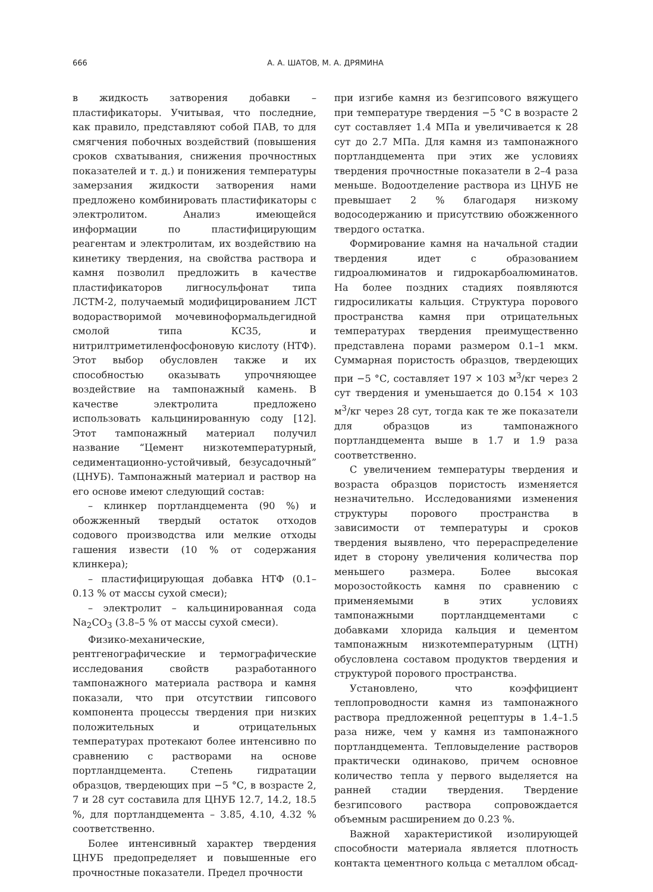666 А. А. ШАТОВ, М. А. ДРЯМИНА
в жидкость затворения добавки – пластификаторы. Учитывая, что последние, как правило, представляют собой ПАВ, то для смягчения побочных воздействий (повышения сроков схватывания, снижения прочностных показателей и т. д.) и понижения температуры замерзания жидкости затворения нами предложено комбинировать пластификаторы с электролитом. Анализ имеющейся информации по пластифицирующим реагентам и электролитам, их воздействию на кинетику твердения, на свойства раствора и камня позволил предложить в качестве пластификаторов лигносульфонат типа ЛСТМ-2, получаемый модифицированием ЛСТ водорастворимой мочевиноформальдегидной смолой типа КС35, и нитрилтриметиленфосфоновую кислоту (НТФ). Этот выбор обусловлен также и их способностью оказывать упрочняющее воздействие на тампонажный камень. В качестве электролита предложено использовать кальцинированную соду [12]. Этот тампонажный материал получил название “Цемент низкотемпературный, седиментационно-устойчивый, безусадочный” (ЦНУБ). Тампонажный материал и раствор на его основе имеют следующий состав:
– клинкер портландцемента (90 %) и обожженный твердый остаток отходов содового производства или мелкие отходы гашения извести (10 % от содержания клинкера);
– пластифицирующая добавка НТФ (0.1–0.13 % от массы сухой смеси);
– электролит – кальцинированная сода Na<sub>2</sub>CO<sub>3</sub> (3.8–5 % от массы сухой смеси).
Физико-механические, рентгенографические и термографические исследования свойств разработанного тампонажного материала раствора и камня показали, что при отсутствии гипсового компонента процессы твердения при низких положительных и отрицательных температурах протекают более интенсивно по сравнению с растворами на основе портландцемента. Степень гидратации образцов, твердеющих при −5 °С, в возрасте 2, 7 и 28 сут составила для ЦНУБ 12.7, 14.2, 18.5 %, для портландцемента – 3.85, 4.10, 4.32 % соответственно.
Более интенсивный характер твердения ЦНУБ предопределяет и повышенные его прочностные показатели. Предел прочности
при изгибе камня из безгипсового вяжущего при температуре твердения −5 °С в возрасте 2 сут составляет 1.4 МПа и увеличивается к 28 сут до 2.7 МПа. Для камня из тампонажного портландцемента при этих же условиях твердения прочностные показатели в 2–4 раза меньше. Водоотделение раствора из ЦНУБ не превышает 2 % благодаря низкому водосодержанию и присутствию обожженного твердого остатка.
Формирование камня на начальной стадии твердения идет с образованием гидроалюминатов и гидрокарбоалюминатов. На более поздних стадиях появляются гидросиликаты кальция. Структура порового пространства камня при отрицательных температурах твердения преимущественно представлена порами размером 0.1–1 мкм. Суммарная пористость образцов, твердеющих при −5 °С, составляет 197 × 103 м<sup>3</sup>/кг через 2 сут твердения и уменьшается до 0.154 × 103 м<sup>3</sup>/кг через 28 сут, тогда как те же показатели для образцов из тампонажного портландцемента выше в 1.7 и 1.9 раза соответственно.
С увеличением температуры твердения и возраста образцов пористость изменяется незначительно. Исследованиями изменения структуры порового пространства в зависимости от температуры и сроков твердения выявлено, что перераспределение идет в сторону увеличения количества пор меньшего размера. Более высокая морозостойкость камня по сравнению с применяемыми в этих условиях тампонажными портландцементами с добавками хлорида кальция и цементом тампонажным низкотемпературным (ЦТН) обусловлена составом продуктов твердения и структурой порового пространства.
Установлено, что коэффициент теплопроводности камня из тампонажного раствора предложенной рецептуры в 1.4–1.5 раза ниже, чем у камня из тампонажного портландцемента. Тепловыделение растворов практически одинаково, причем основное количество тепла у первого выделяется на ранней стадии твердения. Твердение безгипсового раствора сопровождается объемным расширением до 0.23 %.
Важной характеристикой изолирующей способности материала является плотность контакта цементного кольца с металлом обсад-